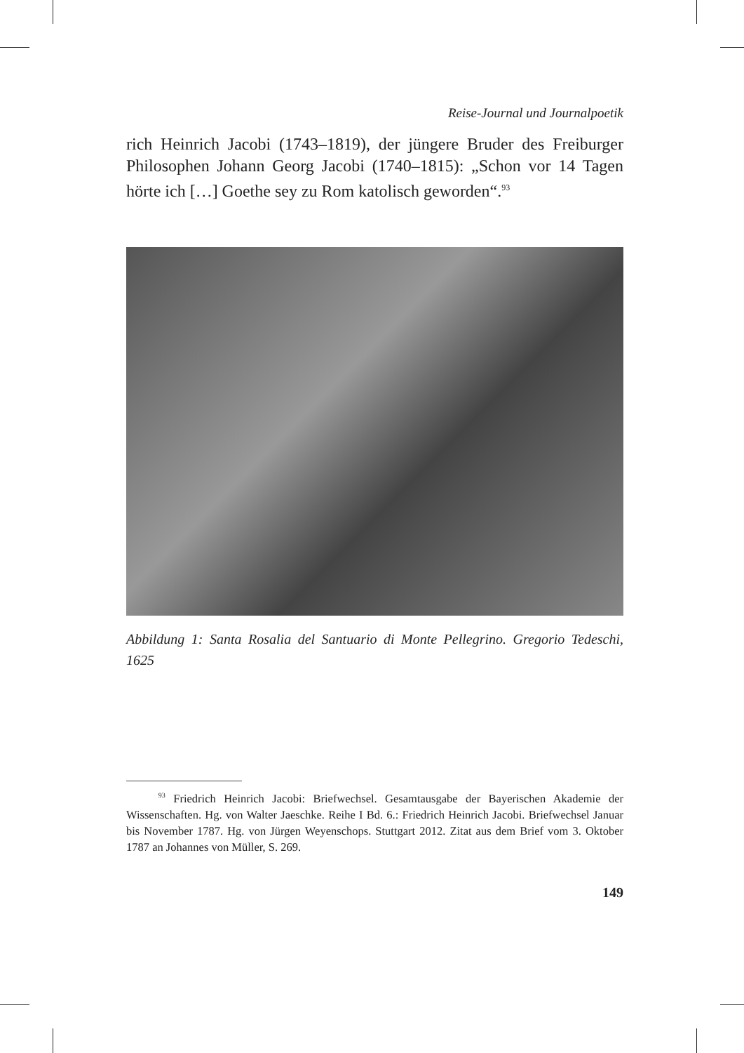Reise-Journal und Journalpoetik
rich Heinrich Jacobi (1743–1819), der jüngere Bruder des Freiburger Philosophen Johann Georg Jacobi (1740–1815): „Schon vor 14 Tagen hörte ich […] Goethe sey zu Rom katolisch geworden“.<sup>93</sup>
Abbildung 1: Santa Rosalia del Santuario di Monte Pellegrino. Gregorio Tedeschi, 1625
<sup>93</sup> Friedrich Heinrich Jacobi: Briefwechsel. Gesamtausgabe der Bayerischen Akademie der Wissenschaften. Hg. von Walter Jaeschke. Reihe I Bd. 6.: Friedrich Heinrich Jacobi. Briefwechsel Januar bis November 1787. Hg. von Jürgen Weyenschops. Stuttgart 2012. Zitat aus dem Brief vom 3. Oktober 1787 an Johannes von Müller, S. 269.
149